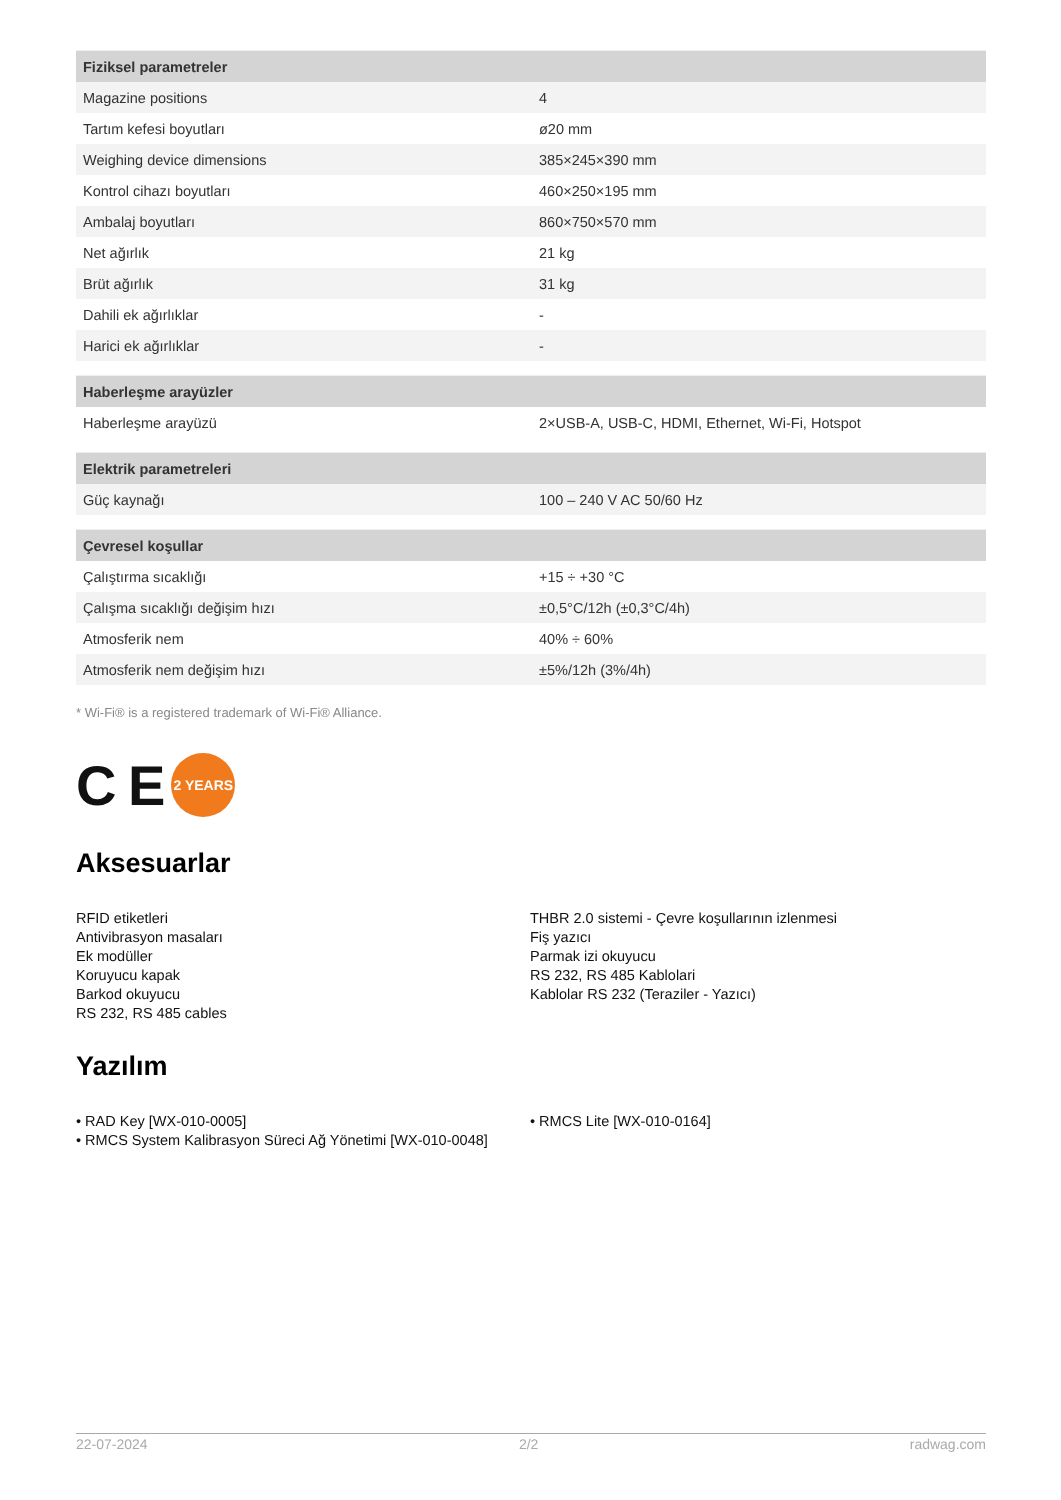| Fiziksel parametreler | |
| --- | --- |
| Magazine positions | 4 |
| Tartım kefesi boyutları | ø20 mm |
| Weighing device dimensions | 385×245×390 mm |
| Kontrol cihazı boyutları | 460×250×195 mm |
| Ambalaj boyutları | 860×750×570 mm |
| Net ağırlık | 21 kg |
| Brüt ağırlık | 31 kg |
| Dahili ek ağırlıklar | - |
| Harici ek ağırlıklar | - |
| Haberleşme arayüzler | |
| --- | --- |
| Haberleşme arayüzü | 2×USB-A, USB-C, HDMI, Ethernet, Wi-Fi, Hotspot |
| Elektrik parametreleri | |
| --- | --- |
| Güç kaynağı | 100 – 240 V AC 50/60 Hz |
| Çevresel koşullar | |
| --- | --- |
| Çalıştırma sıcaklığı | +15 ÷ +30 °C |
| Çalışma sıcaklığı değişim hızı | ±0,5°C/12h (±0,3°C/4h) |
| Atmosferik nem | 40% ÷ 60% |
| Atmosferik nem değişim hızı | ±5%/12h (3%/4h) |
* Wi-Fi® is a registered trademark of Wi-Fi® Alliance.
C E 2 YEARS
Aksesuarlar
RFID etiketleri
Antivibrasyon masaları
Ek modüller
Koruyucu kapak
Barkod okuyucu
RS 232, RS 485 cables
THBR 2.0 sistemi - Çevre koşullarının izlenmesi
Fiş yazıcı
Parmak izi okuyucu
RS 232, RS 485 Kablolari
Kablolar RS 232 (Teraziler - Yazıcı)
Yazılım
• RAD Key [WX-010-0005]
• RMCS System Kalibrasyon Süreci Ağ Yönetimi [WX-010-0048]
• RMCS Lite [WX-010-0164]
22-07-2024 2/2 radwag.com